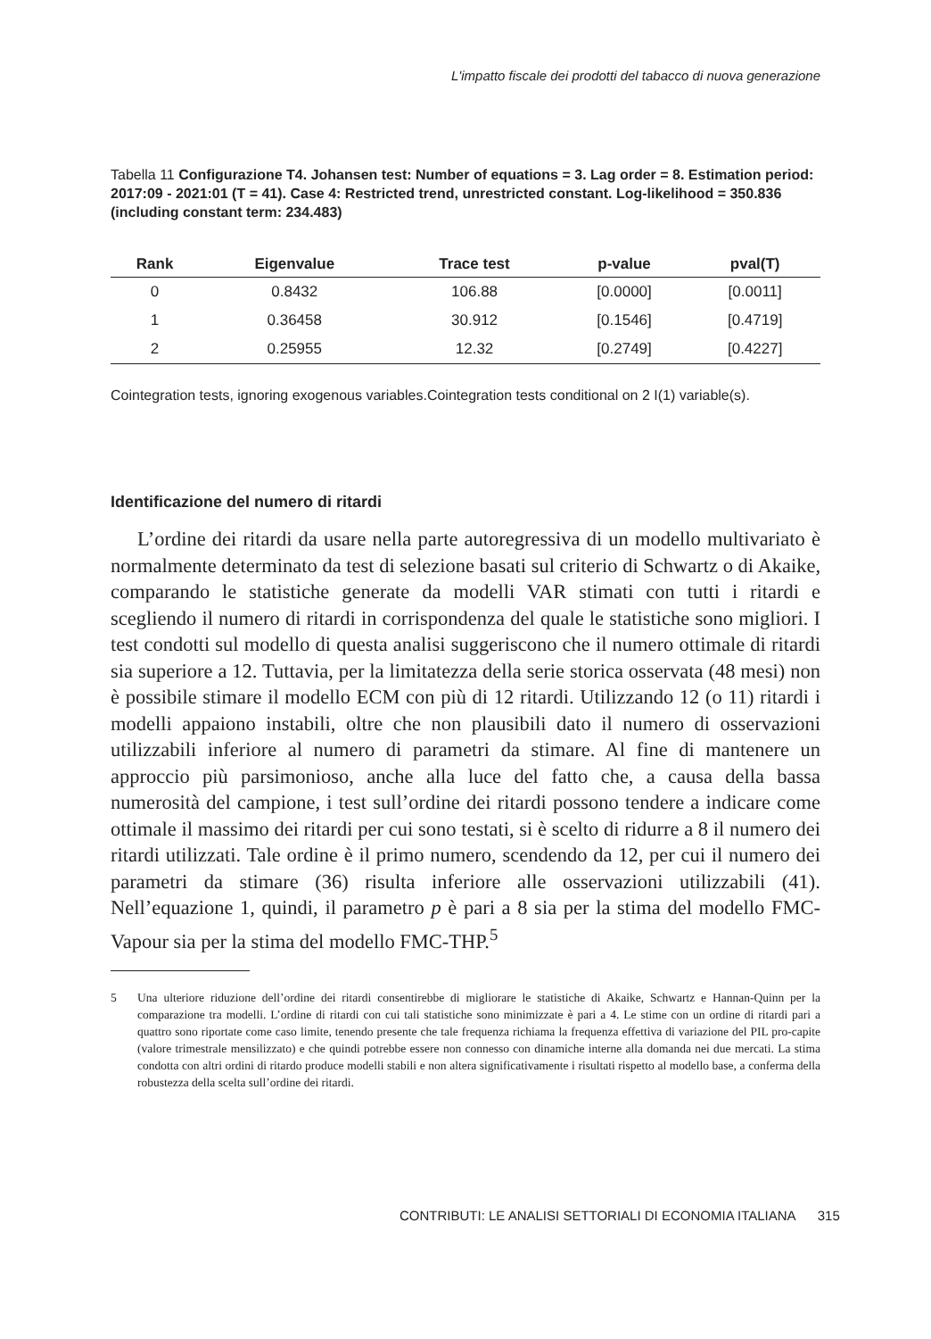L'impatto fiscale dei prodotti del tabacco di nuova generazione
Tabella 11 Configurazione T4. Johansen test: Number of equations = 3. Lag order = 8. Estimation period: 2017:09 - 2021:01 (T = 41). Case 4: Restricted trend, unrestricted constant. Log-likelihood = 350.836 (including constant term: 234.483)
| Rank | Eigenvalue | Trace test | p-value | pval(T) |
| --- | --- | --- | --- | --- |
| 0 | 0.8432 | 106.88 | [0.0000] | [0.0011] |
| 1 | 0.36458 | 30.912 | [0.1546] | [0.4719] |
| 2 | 0.25955 | 12.32 | [0.2749] | [0.4227] |
Cointegration tests, ignoring exogenous variables.Cointegration tests conditional on 2 I(1) variable(s).
Identificazione del numero di ritardi
L’ordine dei ritardi da usare nella parte autoregressiva di un modello multivariato è normalmente determinato da test di selezione basati sul criterio di Schwartz o di Akaike, comparando le statistiche generate da modelli VAR stimati con tutti i ritardi e scegliendo il numero di ritardi in corrispondenza del quale le statistiche sono migliori. I test condotti sul modello di questa analisi suggeriscono che il numero ottimale di ritardi sia superiore a 12. Tuttavia, per la limitatezza della serie storica osservata (48 mesi) non è possibile stimare il modello ECM con più di 12 ritardi. Utilizzando 12 (o 11) ritardi i modelli appaiono instabili, oltre che non plausibili dato il numero di osservazioni utilizzabili inferiore al numero di parametri da stimare. Al fine di mantenere un approccio più parsimonioso, anche alla luce del fatto che, a causa della bassa numerosità del campione, i test sull’ordine dei ritardi possono tendere a indicare come ottimale il massimo dei ritardi per cui sono testati, si è scelto di ridurre a 8 il numero dei ritardi utilizzati. Tale ordine è il primo numero, scendendo da 12, per cui il numero dei parametri da stimare (36) risulta inferiore alle osservazioni utilizzabili (41). Nell’equazione 1, quindi, il parametro p è pari a 8 sia per la stima del modello FMC-Vapour sia per la stima del modello FMC-THP.<sup>5</sup>
5 Una ulteriore riduzione dell’ordine dei ritardi consentirebbe di migliorare le statistiche di Akaike, Schwartz e Hannan-Quinn per la comparazione tra modelli. L’ordine di ritardi con cui tali statistiche sono minimizzate è pari a 4. Le stime con un ordine di ritardi pari a quattro sono riportate come caso limite, tenendo presente che tale frequenza richiama la frequenza effettiva di variazione del PIL pro-capite (valore trimestrale mensilizzato) e che quindi potrebbe essere non connesso con dinamiche interne alla domanda nei due mercati. La stima condotta con altri ordini di ritardo produce modelli stabili e non altera significativamente i risultati rispetto al modello base, a conferma della robustezza della scelta sull’ordine dei ritardi.
CONTRIBUTI: LE ANALISI SETTORIALI DI ECONOMIA ITALIANA 315